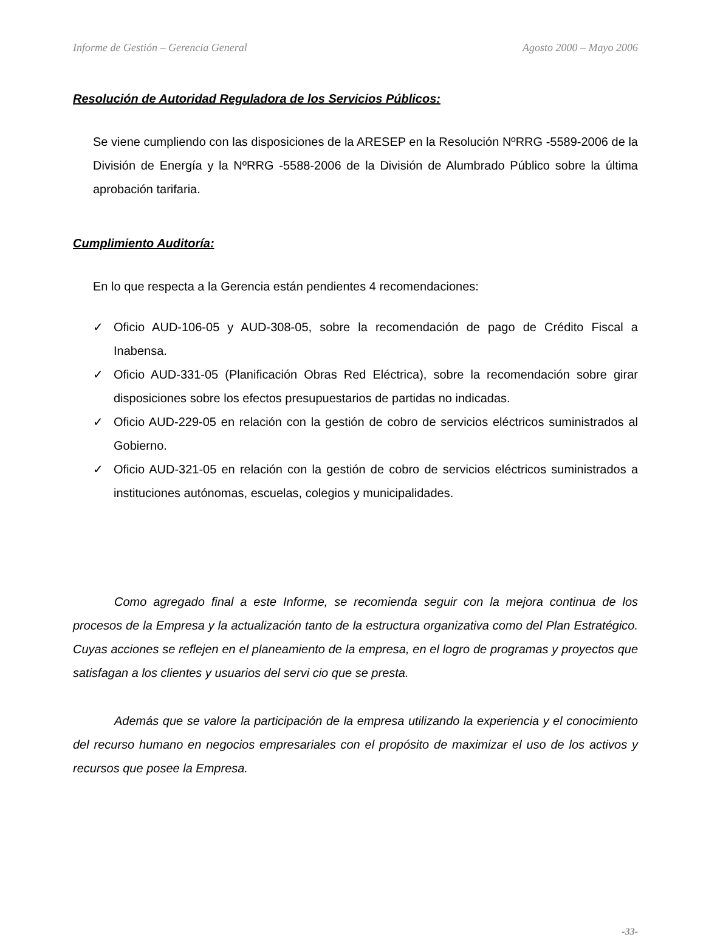Informe de Gestión – Gerencia General Agosto 2000 – Mayo 2006
Resolución de Autoridad Reguladora de los Servicios Públicos:
Se viene cumpliendo con las disposiciones de la ARESEP en la Resolución NºRRG -5589-2006 de la División de Energía y la NºRRG -5588-2006 de la División de Alumbrado Público sobre la última aprobación tarifaria.
Cumplimiento Auditoría:
En lo que respecta a la Gerencia están pendientes 4 recomendaciones:
✓ Oficio AUD-106-05 y AUD-308-05, sobre la recomendación de pago de Crédito Fiscal a Inabensa.
✓ Oficio AUD-331-05 (Planificación Obras Red Eléctrica), sobre la recomendación sobre girar disposiciones sobre los efectos presupuestarios de partidas no indicadas.
✓ Oficio AUD-229-05 en relación con la gestión de cobro de servicios eléctricos suministrados al Gobierno.
✓ Oficio AUD-321-05 en relación con la gestión de cobro de servicios eléctricos suministrados a instituciones autónomas, escuelas, colegios y municipalidades.
Como agregado final a este Informe, se recomienda seguir con la mejora continua de los procesos de la Empresa y la actualización tanto de la estructura organizativa como del Plan Estratégico. Cuyas acciones se reflejen en el planeamiento de la empresa, en el logro de programas y proyectos que satisfagan a los clientes y usuarios del servi cio que se presta.
Además que se valore la participación de la empresa utilizando la experiencia y el conocimiento del recurso humano en negocios empresariales con el propósito de maximizar el uso de los activos y recursos que posee la Empresa.
-33-